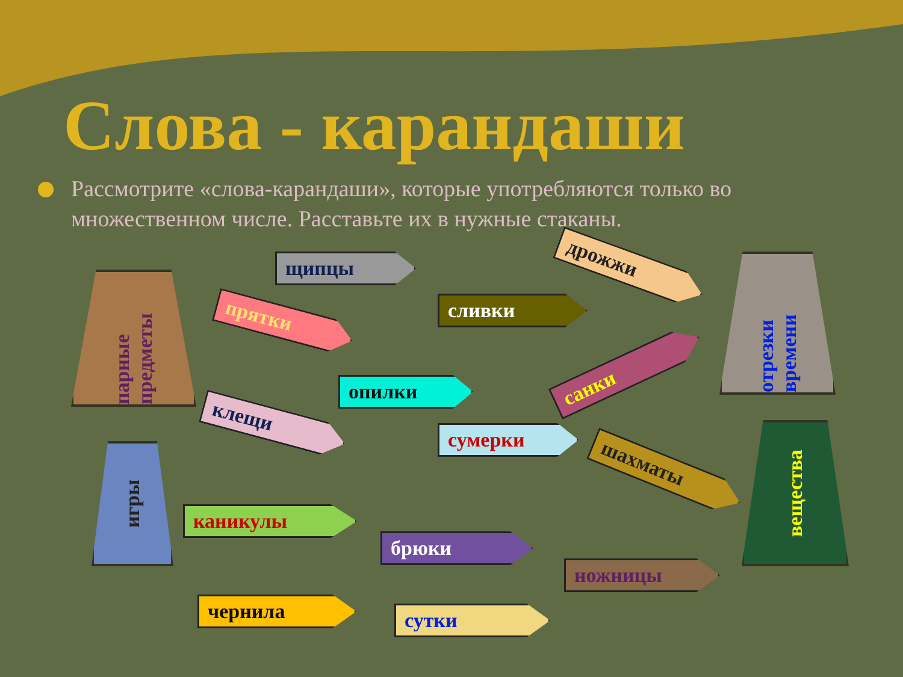Слова - карандаши
Рассмотрите «слова-карандаши», которые употребляются только во множественном числе. Расставьте их в нужные стаканы.
парные предметы
отрезки времени
игры
вещества
щипцы
прятки сливки
дрожжи
опилки
клещи
санки
сумерки
шахматы
каникулы
брюки
ножницы
чернила сутки